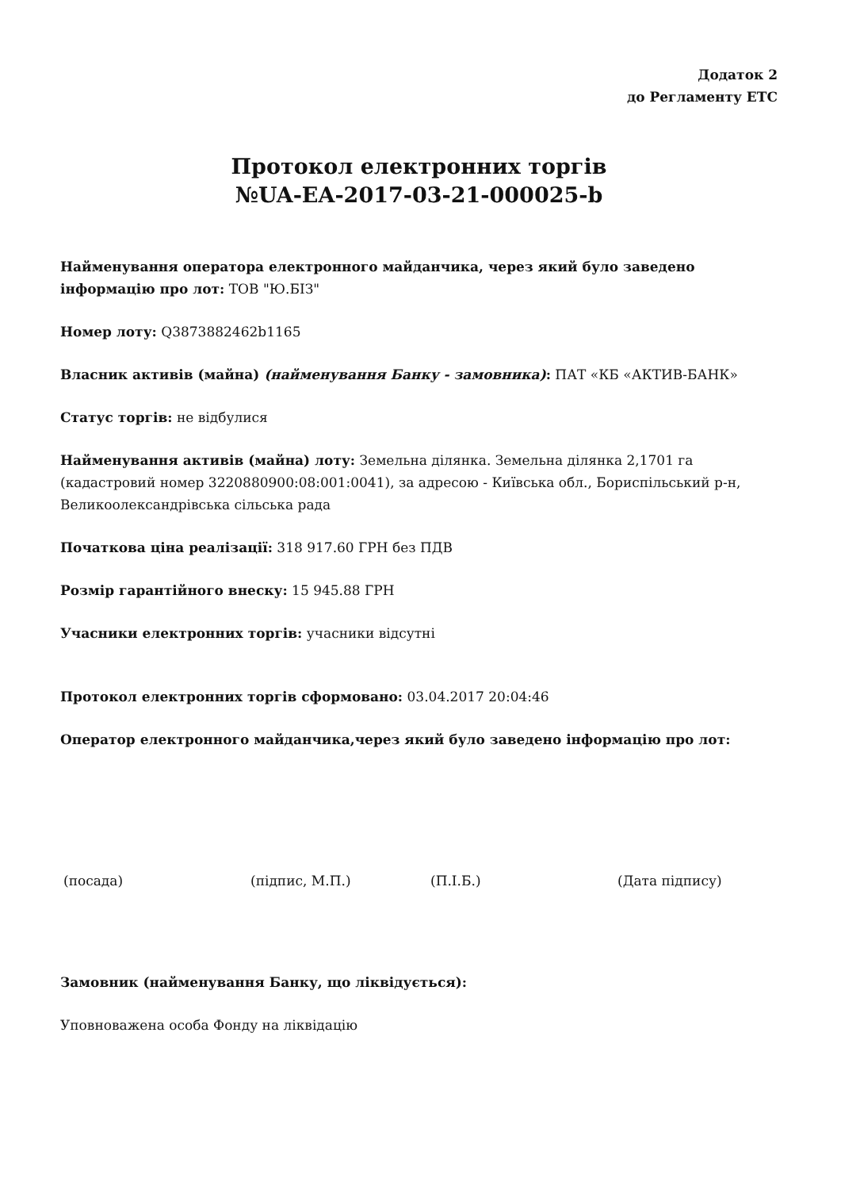Додаток 2
до Регламенту ЕТС
Протокол електронних торгів
№UA-EA-2017-03-21-000025-b
Найменування оператора електронного майданчика, через який було заведено інформацію про лот: ТОВ "Ю.БІЗ"
Номер лоту: Q3873882462b1165
Власник активів (майна) (найменування Банку - замовника): ПАТ «КБ «АКТИВ-БАНК»
Статус торгів: не відбулися
Найменування активів (майна) лоту: Земельна ділянка. Земельна ділянка 2,1701 га (кадастровий номер 3220880900:08:001:0041), за адресою - Київська обл., Бориспільський р-н, Великоолександрівська сільська рада
Початкова ціна реалізації: 318 917.60 ГРН без ПДВ
Розмір гарантійного внеску: 15 945.88 ГРН
Учасники електронних торгів: учасники відсутні
Протокол електронних торгів сформовано: 03.04.2017 20:04:46
Оператор електронного майданчика,через який було заведено інформацію про лот:
(посада) (підпис, М.П.) (П.І.Б.) (Дата підпису)
Замовник (найменування Банку, що ліквідується):
Уповноважена особа Фонду на ліквідацію